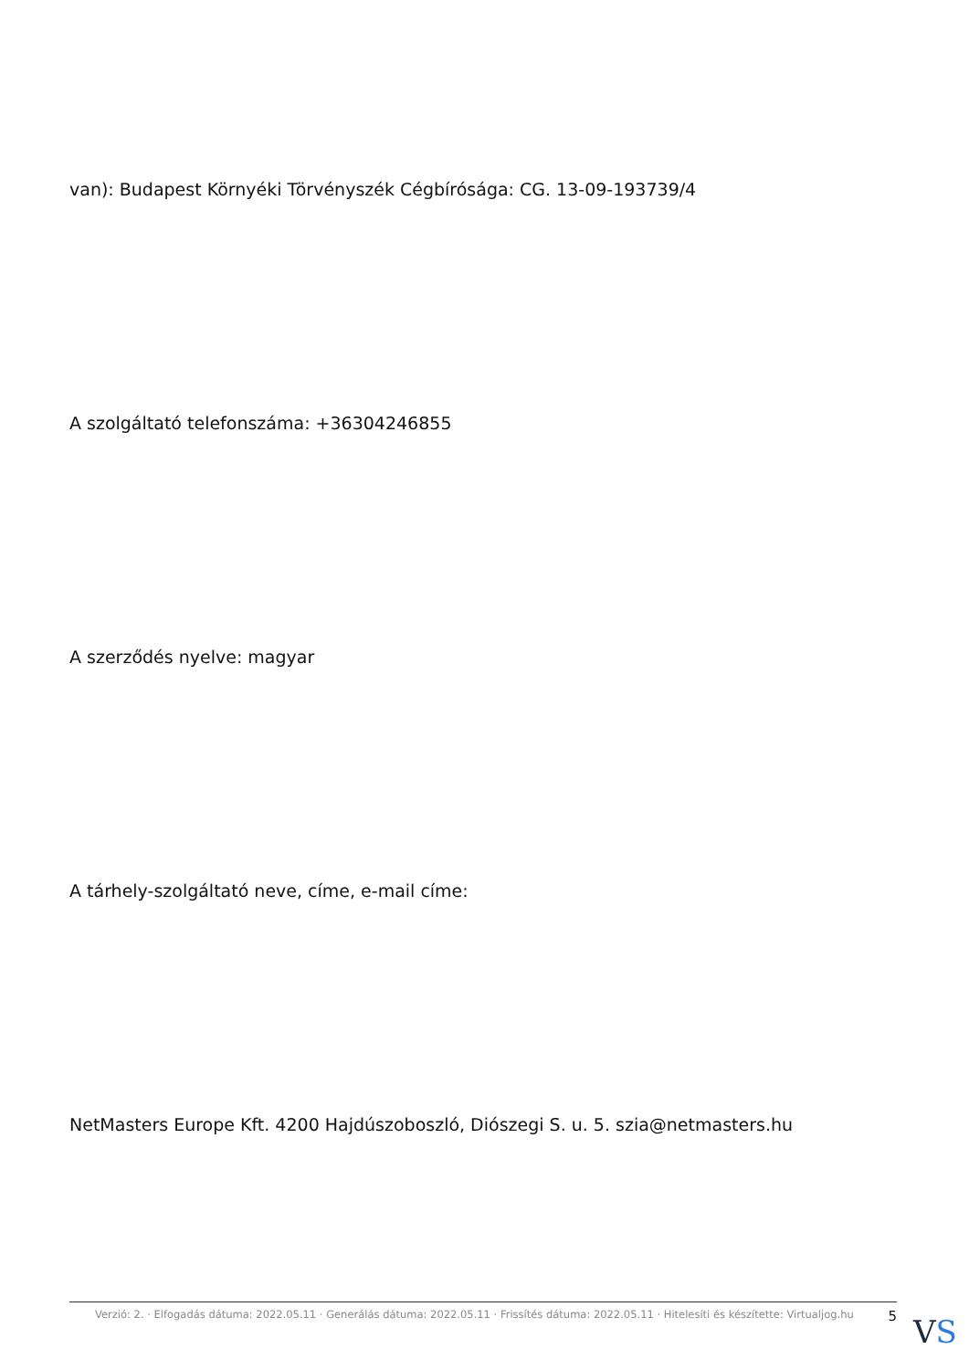van): Budapest Környéki Törvényszék Cégbírósága: CG. 13-09-193739/4
A szolgáltató telefonszáma: +36304246855
A szerződés nyelve: magyar
A tárhely-szolgáltató neve, címe, e-mail címe:
NetMasters Europe Kft. 4200 Hajdúszoboszló, Diószegi S. u. 5. szia@netmasters.hu
Verzió: 2. · Elfogadás dátuma: 2022.05.11 · Generálás dátuma: 2022.05.11 · Frissítés dátuma: 2022.05.11 · Hitelesíti és készítette: Virtualjog.hu 5
VS